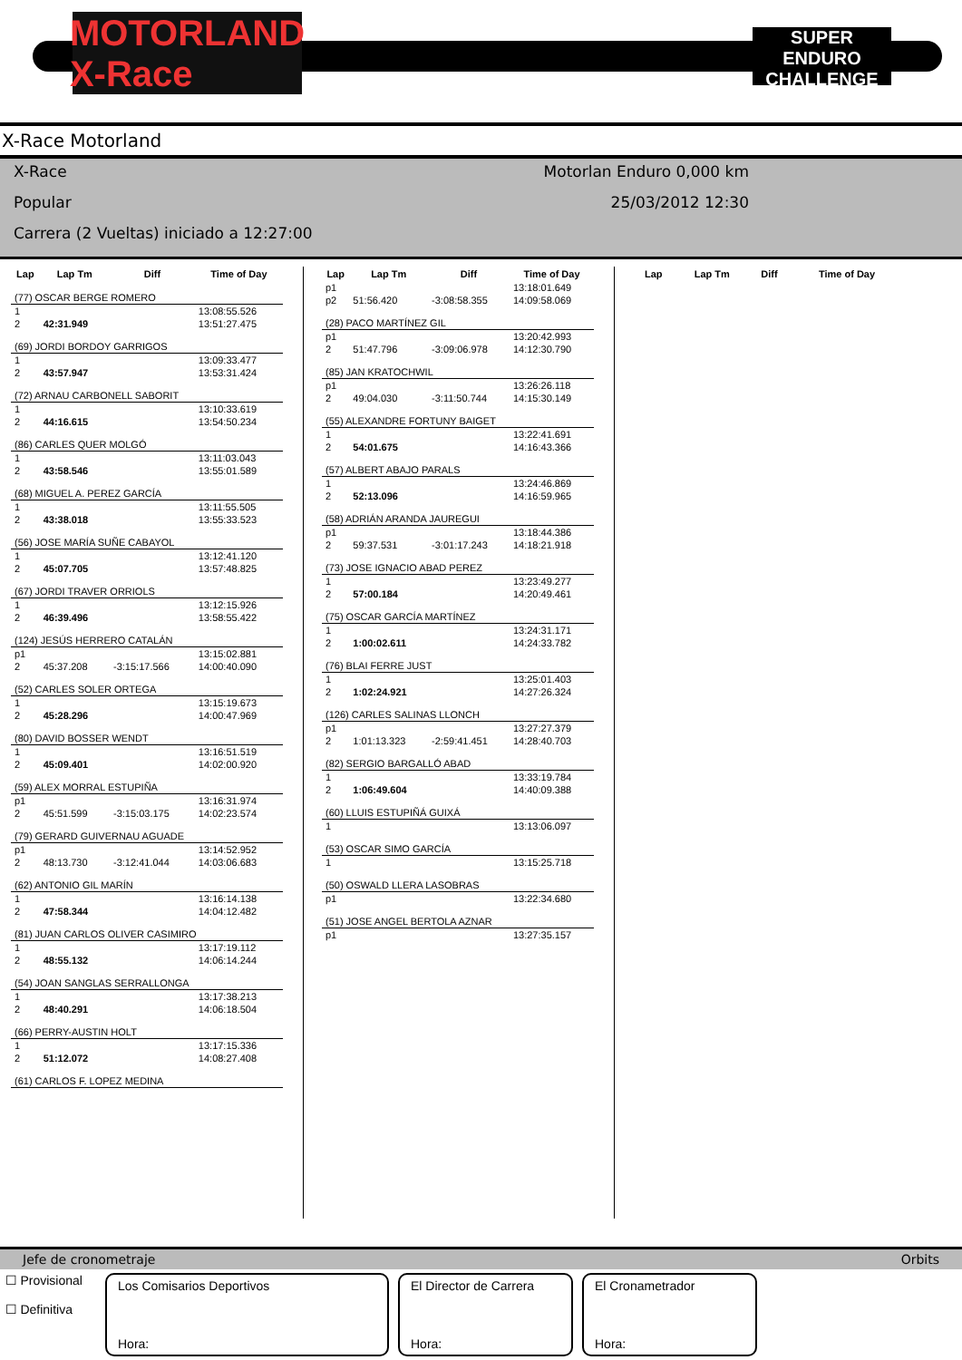MOTORLAND X-Race
SUPER ENDURO CHALLENGE
X-Race Motorland
X-Race Motorlan Enduro 0,000 km
Popular 25/03/2012 12:30
Carrera (2 Vueltas) iniciado a 12:27:00
| Lap | Lap Tm | Diff | Time of Day |
| --- | --- | --- | --- |
| (77) OSCAR BERGE ROMERO | | | |
| 1 | | | 13:08:55.526 |
| 2 | 42:31.949 | | 13:51:27.475 |
| (69) JORDI BORDOY GARRIGOS | | | |
| 1 | | | 13:09:33.477 |
| 2 | 43:57.947 | | 13:53:31.424 |
| (72) ARNAU CARBONELL SABORIT | | | |
| 1 | | | 13:10:33.619 |
| 2 | 44:16.615 | | 13:54:50.234 |
| (86) CARLES QUER MOLGÓ | | | |
| 1 | | | 13:11:03.043 |
| 2 | 43:58.546 | | 13:55:01.589 |
| (68) MIGUEL A. PEREZ GARCÍA | | | |
| 1 | | | 13:11:55.505 |
| 2 | 43:38.018 | | 13:55:33.523 |
| (56) JOSE MARÍA SUÑE CABAYOL | | | |
| 1 | | | 13:12:41.120 |
| 2 | 45:07.705 | | 13:57:48.825 |
| (67) JORDI TRAVER ORRIOLS | | | |
| 1 | | | 13:12:15.926 |
| 2 | 46:39.496 | | 13:58:55.422 |
| (124) JESÚS HERRERO CATALÁN | | | |
| p1 | | | 13:15:02.881 |
| 2 | 45:37.208 | -3:15:17.566 | 14:00:40.090 |
| (52) CARLES SOLER ORTEGA | | | |
| 1 | | | 13:15:19.673 |
| 2 | 45:28.296 | | 14:00:47.969 |
| (80) DAVID BOSSER WENDT | | | |
| 1 | | | 13:16:51.519 |
| 2 | 45:09.401 | | 14:02:00.920 |
| (59) ALEX MORRAL ESTUPIÑA | | | |
| p1 | | | 13:16:31.974 |
| 2 | 45:51.599 | -3:15:03.175 | 14:02:23.574 |
| (79) GERARD GUIVERNAU AGUADE | | | |
| p1 | | | 13:14:52.952 |
| 2 | 48:13.730 | -3:12:41.044 | 14:03:06.683 |
| (62) ANTONIO GIL MARÍN | | | |
| 1 | | | 13:16:14.138 |
| 2 | 47:58.344 | | 14:04:12.482 |
| (81) JUAN CARLOS OLIVER CASIMIRO | | | |
| 1 | | | 13:17:19.112 |
| 2 | 48:55.132 | | 14:06:14.244 |
| (54) JOAN SANGLAS SERRALLONGA | | | |
| 1 | | | 13:17:38.213 |
| 2 | 48:40.291 | | 14:06:18.504 |
| (66) PERRY-AUSTIN HOLT | | | |
| 1 | | | 13:17:15.336 |
| 2 | 51:12.072 | | 14:08:27.408 |
| (61) CARLOS F. LOPEZ MEDINA | | | |
| Lap | Lap Tm | Diff | Time of Day |
| --- | --- | --- | --- |
| p1 | | | 13:18:01.649 |
| p2 | 51:56.420 | -3:08:58.355 | 14:09:58.069 |
| (28) PACO MARTÍNEZ GIL | | | |
| p1 | | | 13:20:42.993 |
| 2 | 51:47.796 | -3:09:06.978 | 14:12:30.790 |
| (85) JAN KRATOCHWIL | | | |
| p1 | | | 13:26:26.118 |
| 2 | 49:04.030 | -3:11:50.744 | 14:15:30.149 |
| (55) ALEXANDRE FORTUNY BAIGET | | | |
| 1 | | | 13:22:41.691 |
| 2 | 54:01.675 | | 14:16:43.366 |
| (57) ALBERT ABAJO PARALS | | | |
| 1 | | | 13:24:46.869 |
| 2 | 52:13.096 | | 14:16:59.965 |
| (58) ADRIÁN ARANDA JAUREGUI | | | |
| p1 | | | 13:18:44.386 |
| 2 | 59:37.531 | -3:01:17.243 | 14:18:21.918 |
| (73) JOSE IGNACIO ABAD PEREZ | | | |
| 1 | | | 13:23:49.277 |
| 2 | 57:00.184 | | 14:20:49.461 |
| (75) OSCAR GARCÍA MARTÍNEZ | | | |
| 1 | | | 13:24:31.171 |
| 2 | 1:00:02.611 | | 14:24:33.782 |
| (76) BLAI FERRE JUST | | | |
| 1 | | | 13:25:01.403 |
| 2 | 1:02:24.921 | | 14:27:26.324 |
| (126) CARLES SALINAS LLONCH | | | |
| p1 | | | 13:27:27.379 |
| 2 | 1:01:13.323 | -2:59:41.451 | 14:28:40.703 |
| (82) SERGIO BARGALLÓ ABAD | | | |
| 1 | | | 13:33:19.784 |
| 2 | 1:06:49.604 | | 14:40:09.388 |
| (60) LLUIS ESTUPIÑÁ GUIXÁ | | | |
| 1 | | | 13:13:06.097 |
| (53) OSCAR SIMO GARCÍA | | | |
| 1 | | | 13:15:25.718 |
| (50) OSWALD LLERA LASOBRAS | | | |
| p1 | | | 13:22:34.680 |
| (51) JOSE ANGEL BERTOLA AZNAR | | | |
| p1 | | | 13:27:35.157 |
| Lap | Lap Tm | Diff | Time of Day |
| --- | --- | --- | --- |
Jefe de cronometraje Orbits
☐ Provisional
☐ Definitiva
Los Comisarios Deportivos
Hora:
El Director de Carrera
Hora:
El Cronametrador
Hora: